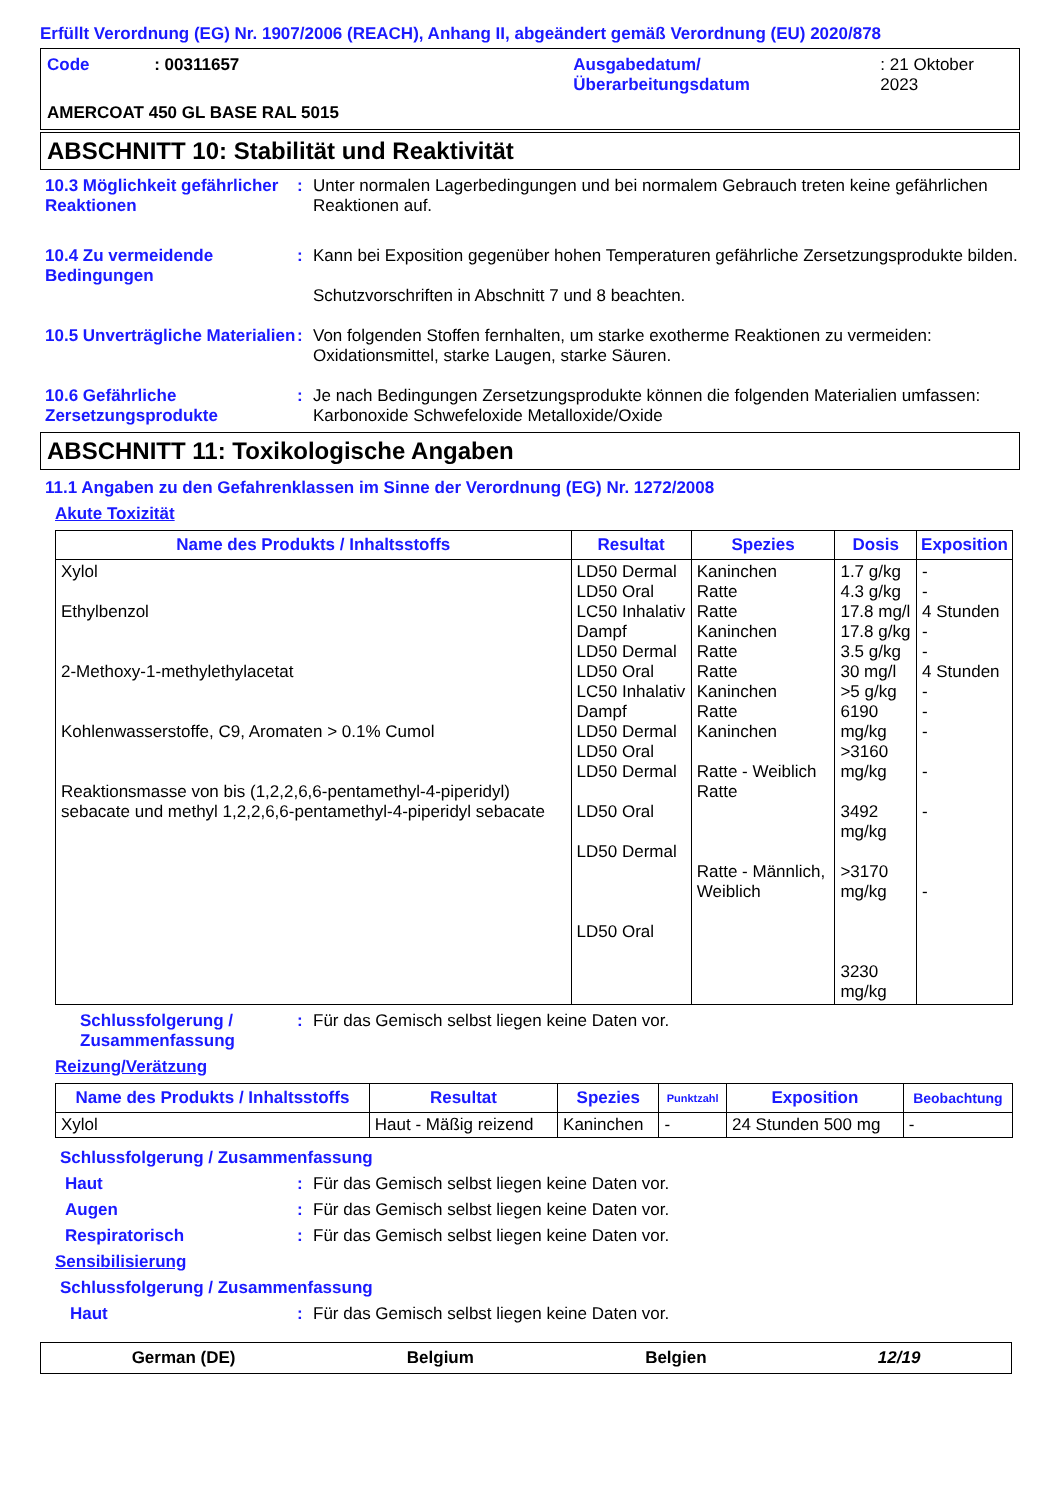Erfüllt Verordnung (EG) Nr. 1907/2006 (REACH), Anhang II, abgeändert gemäß Verordnung (EU) 2020/878
Code : 00311657 Ausgabedatum/
Überarbeitungsdatum
: 21 Oktober 2023
AMERCOAT 450 GL BASE RAL 5015
ABSCHNITT 10: Stabilität und Reaktivität
10.3 Möglichkeit gefährlicher Reaktionen
: Unter normalen Lagerbedingungen und bei normalem Gebrauch treten keine gefährlichen Reaktionen auf.
10.4 Zu vermeidende Bedingungen
: Kann bei Exposition gegenüber hohen Temperaturen gefährliche Zersetzungsprodukte bilden.
Schutzvorschriften in Abschnitt 7 und 8 beachten.
10.5 Unverträgliche Materialien
: Von folgenden Stoffen fernhalten, um starke exotherme Reaktionen zu vermeiden: Oxidationsmittel, starke Laugen, starke Säuren.
10.6 Gefährliche Zersetzungsprodukte
: Je nach Bedingungen Zersetzungsprodukte können die folgenden Materialien umfassen: Karbonoxide Schwefeloxide Metalloxide/Oxide
ABSCHNITT 11: Toxikologische Angaben
11.1 Angaben zu den Gefahrenklassen im Sinne der Verordnung (EG) Nr. 1272/2008
Akute Toxizität
| Name des Produkts / Inhaltsstoffs | Resultat | Spezies | Dosis | Exposition |
| --- | --- | --- | --- | --- |
| Xylol Ethylbenzol 2-Methoxy-1-methylethylacetat Kohlenwasserstoffe, C9, Aromaten > 0.1% Cumol Reaktionsmasse von bis (1,2,2,6,6-pentamethyl-4-piperidyl) sebacate und methyl 1,2,2,6,6-pentamethyl-4-piperidyl sebacate | LD50 Dermal LD50 Oral LC50 Inhalativ Dampf LD50 Dermal LD50 Oral LC50 Inhalativ Dampf LD50 Dermal LD50 Oral LD50 Dermal LD50 Oral LD50 Dermal LD50 Oral | Kaninchen Ratte Ratte Kaninchen Ratte Ratte Kaninchen Ratte Kaninchen Ratte - Weiblich Ratte Ratte - Männlich, Weiblich | 1.7 g/kg 4.3 g/kg 17.8 mg/l 17.8 g/kg 3.5 g/kg 30 mg/l >5 g/kg 6190 mg/kg >3160 mg/kg 3492 mg/kg >3170 mg/kg 3230 mg/kg | - - 4 Stunden - - 4 Stunden - - - - - - |
Schlussfolgerung / Zusammenfassung
: Für das Gemisch selbst liegen keine Daten vor.
Reizung/Verätzung
| Name des Produkts / Inhaltsstoffs | Resultat | Spezies | Punktzahl | Exposition | Beobachtung |
| --- | --- | --- | --- | --- | --- |
| Xylol | Haut - Mäßig reizend | Kaninchen | - | 24 Stunden 500 mg | - |
Schlussfolgerung / Zusammenfassung
Haut : Für das Gemisch selbst liegen keine Daten vor.
Augen : Für das Gemisch selbst liegen keine Daten vor.
Respiratorisch : Für das Gemisch selbst liegen keine Daten vor.
Sensibilisierung
Schlussfolgerung / Zusammenfassung
Haut : Für das Gemisch selbst liegen keine Daten vor.
German (DE) Belgium Belgien 12/19